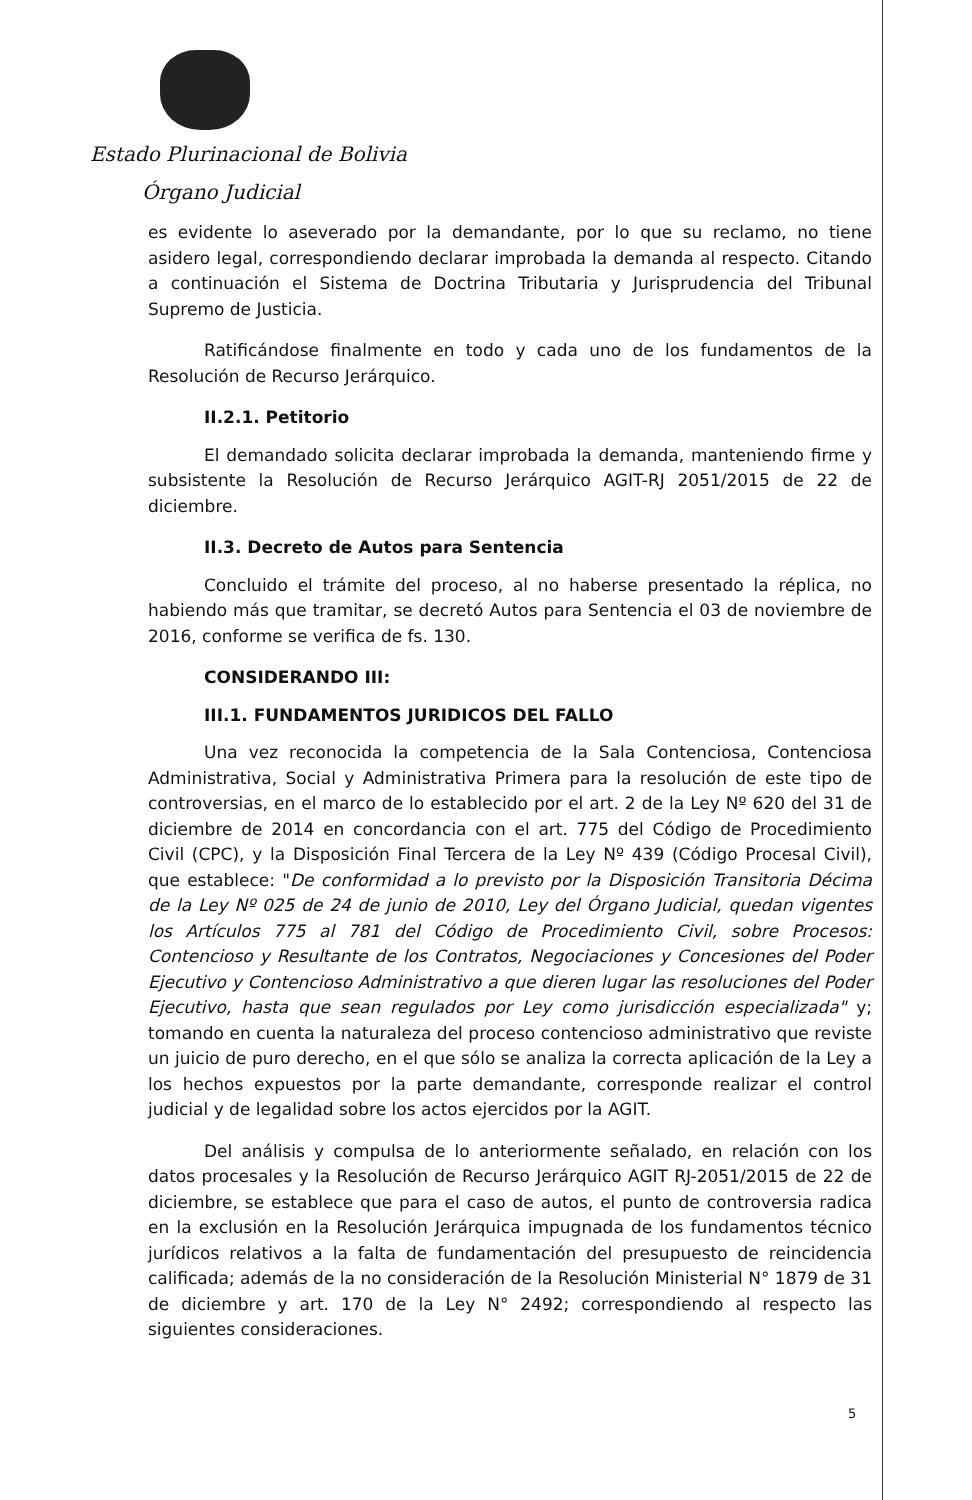Estado Plurinacional de Bolivia
Órgano Judicial
es evidente lo aseverado por la demandante, por lo que su reclamo, no tiene asidero legal, correspondiendo declarar improbada la demanda al respecto. Citando a continuación el Sistema de Doctrina Tributaria y Jurisprudencia del Tribunal Supremo de Justicia.
Ratificándose finalmente en todo y cada uno de los fundamentos de la Resolución de Recurso Jerárquico.
II.2.1. Petitorio
El demandado solicita declarar improbada la demanda, manteniendo firme y subsistente la Resolución de Recurso Jerárquico AGIT-RJ 2051/2015 de 22 de diciembre.
II.3. Decreto de Autos para Sentencia
Concluido el trámite del proceso, al no haberse presentado la réplica, no habiendo más que tramitar, se decretó Autos para Sentencia el 03 de noviembre de 2016, conforme se verifica de fs. 130.
CONSIDERANDO III:
III.1. FUNDAMENTOS JURIDICOS DEL FALLO
Una vez reconocida la competencia de la Sala Contenciosa, Contenciosa Administrativa, Social y Administrativa Primera para la resolución de este tipo de controversias, en el marco de lo establecido por el art. 2 de la Ley Nº 620 del 31 de diciembre de 2014 en concordancia con el art. 775 del Código de Procedimiento Civil (CPC), y la Disposición Final Tercera de la Ley Nº 439 (Código Procesal Civil), que establece: "De conformidad a lo previsto por la Disposición Transitoria Décima de la Ley Nº 025 de 24 de junio de 2010, Ley del Órgano Judicial, quedan vigentes los Artículos 775 al 781 del Código de Procedimiento Civil, sobre Procesos: Contencioso y Resultante de los Contratos, Negociaciones y Concesiones del Poder Ejecutivo y Contencioso Administrativo a que dieren lugar las resoluciones del Poder Ejecutivo, hasta que sean regulados por Ley como jurisdicción especializada" y; tomando en cuenta la naturaleza del proceso contencioso administrativo que reviste un juicio de puro derecho, en el que sólo se analiza la correcta aplicación de la Ley a los hechos expuestos por la parte demandante, corresponde realizar el control judicial y de legalidad sobre los actos ejercidos por la AGIT.
Del análisis y compulsa de lo anteriormente señalado, en relación con los datos procesales y la Resolución de Recurso Jerárquico AGIT RJ-2051/2015 de 22 de diciembre, se establece que para el caso de autos, el punto de controversia radica en la exclusión en la Resolución Jerárquica impugnada de los fundamentos técnico jurídicos relativos a la falta de fundamentación del presupuesto de reincidencia calificada; además de la no consideración de la Resolución Ministerial N° 1879 de 31 de diciembre y art. 170 de la Ley N° 2492; correspondiendo al respecto las siguientes consideraciones.
5